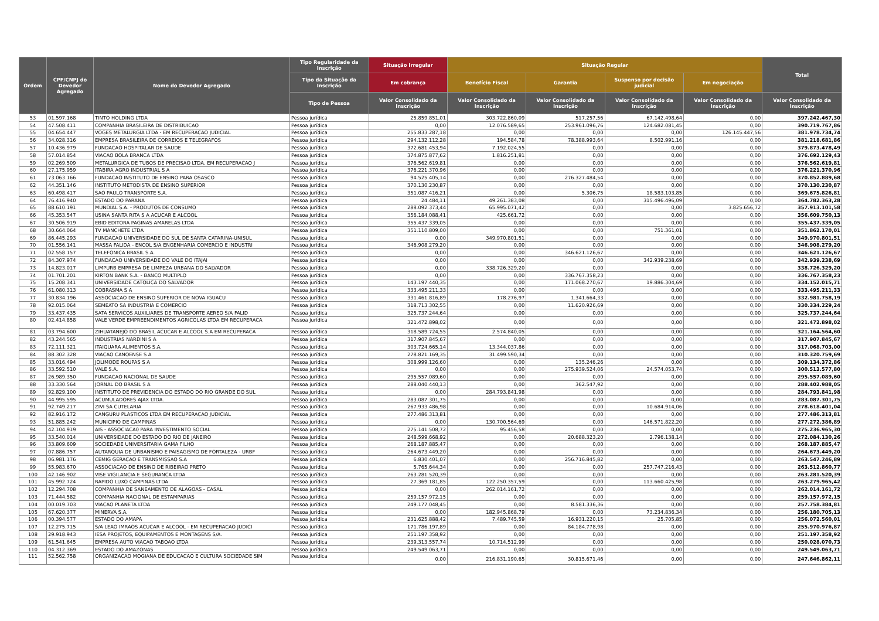| Ordem | CPF/CNPJ do Devedor Agregado | Nome do Devedor Agregado | Tipo Regularidade da Inscrição | Situação Irregular | Situação Regular | | | | Total |
| --- | --- | --- | --- | --- | --- | --- | --- | --- | --- |
| | | | Tipo da Situação da Inscrição | Em cobrança | Benefício Fiscal | Garantia | Suspenso por decisão judicial | Em negociação | |
| | | | Tipo de Pessoa | Valor Consolidado da Inscrição | Valor Consolidado da Inscrição | Valor Consolidado da Inscrição | Valor Consolidado da Inscrição | Valor Consolidado da Inscrição | Valor Consolidado da Inscrição |
| 53 | 01.597.168 | TINTO HOLDING LTDA | Pessoa jurídica | 25.859.851,01 | 303.722.860,09 | 517.257,56 | 67.142.498,64 | 0,00 | 397.242.467,30 |
| 54 | 47.508.411 | COMPANHIA BRASILEIRA DE DISTRIBUICAO | Pessoa jurídica | 0,00 | 12.076.589,65 | 253.961.096,76 | 124.682.081,45 | 0,00 | 390.719.767,86 |
| 55 | 04.654.447 | VOGES METALURGIA LTDA - EM RECUPERACAO JUDICIAL | Pessoa jurídica | 255.833.287,18 | 0,00 | 0,00 | 0,00 | 126.145.447,56 | 381.978.734,74 |
| 56 | 34.028.316 | EMPRESA BRASILEIRA DE CORREIOS E TELEGRAFOS | Pessoa jurídica | 294.132.112,28 | 194.584,78 | 78.388.993,64 | 8.502.991,16 | 0,00 | 381.218.681,86 |
| 57 | 10.436.979 | FUNDACAO HOSPITALAR DE SAUDE | Pessoa jurídica | 372.681.453,94 | 7.192.024,55 | 0,00 | 0,00 | 0,00 | 379.873.478,49 |
| 58 | 57.014.854 | VIACAO BOLA BRANCA LTDA | Pessoa jurídica | 374.875.877,62 | 1.816.251,81 | 0,00 | 0,00 | 0,00 | 376.692.129,43 |
| 59 | 02.269.509 | METALURGICA DE TUBOS DE PRECISAO LTDA. EM RECUPERACAO J | Pessoa jurídica | 376.562.619,81 | 0,00 | 0,00 | 0,00 | 0,00 | 376.562.619,81 |
| 60 | 27.175.959 | ITABIRA AGRO INDUSTRIAL S A | Pessoa jurídica | 376.221.370,96 | 0,00 | 0,00 | 0,00 | 0,00 | 376.221.370,96 |
| 61 | 73.063.166 | FUNDACAO INSTITUTO DE ENSINO PARA OSASCO | Pessoa jurídica | 94.525.405,14 | 0,00 | 276.327.484,54 | 0,00 | 0,00 | 370.852.889,68 |
| 62 | 44.351.146 | INSTITUTO METODISTA DE ENSINO SUPERIOR | Pessoa jurídica | 370.130.230,87 | 0,00 | 0,00 | 0,00 | 0,00 | 370.130.230,87 |
| 63 | 60.498.417 | SAO PAULO TRANSPORTE S.A. | Pessoa jurídica | 351.087.416,21 | 0,00 | 5.306,75 | 18.583.103,85 | 0,00 | 369.675.826,81 |
| 64 | 76.416.940 | ESTADO DO PARANA | Pessoa jurídica | 24.484,11 | 49.261.383,08 | 0,00 | 315.496.496,09 | 0,00 | 364.782.363,28 |
| 65 | 88.610.191 | MUNDIAL S.A. - PRODUTOS DE CONSUMO | Pessoa jurídica | 288.092.373,44 | 65.995.071,42 | 0,00 | 0,00 | 3.825.656,72 | 357.913.101,58 |
| 66 | 45.353.547 | USINA SANTA RITA S A ACUCAR E ALCOOL | Pessoa jurídica | 356.184.088,41 | 425.661,72 | 0,00 | 0,00 | 0,00 | 356.609.750,13 |
| 67 | 30.506.919 | EBID EDITORA PAGINAS AMARELAS LTDA | Pessoa jurídica | 355.437.339,05 | 0,00 | 0,00 | 0,00 | 0,00 | 355.437.339,05 |
| 68 | 30.664.064 | TV MANCHETE LTDA | Pessoa jurídica | 351.110.809,00 | 0,00 | 0,00 | 751.361,01 | 0,00 | 351.862.170,01 |
| 69 | 86.445.293 | FUNDACAO UNIVERSIDADE DO SUL DE SANTA CATARINA-UNISUL | Pessoa jurídica | 0,00 | 349.970.801,51 | 0,00 | 0,00 | 0,00 | 349.970.801,51 |
| 70 | 01.556.141 | MASSA FALIDA - ENCOL S/A ENGENHARIA COMERCIO E INDUSTRI | Pessoa jurídica | 346.908.279,20 | 0,00 | 0,00 | 0,00 | 0,00 | 346.908.279,20 |
| 71 | 02.558.157 | TELEFONICA BRASIL S.A. | Pessoa jurídica | 0,00 | 0,00 | 346.621.126,67 | 0,00 | 0,00 | 346.621.126,67 |
| 72 | 84.307.974 | FUNDACAO UNIVERSIDADE DO VALE DO ITAJAI | Pessoa jurídica | 0,00 | 0,00 | 0,00 | 342.939.238,69 | 0,00 | 342.939.238,69 |
| 73 | 14.823.017 | LIMPURB EMPRESA DE LIMPEZA URBANA DO SALVADOR | Pessoa jurídica | 0,00 | 338.726.329,20 | 0,00 | 0,00 | 0,00 | 338.726.329,20 |
| 74 | 01.701.201 | KIRTON BANK S.A. - BANCO MULTIPLO | Pessoa jurídica | 0,00 | 0,00 | 336.767.358,23 | 0,00 | 0,00 | 336.767.358,23 |
| 75 | 15.208.341 | UNIVERSIDADE CATOLICA DO SALVADOR | Pessoa jurídica | 143.197.440,35 | 0,00 | 171.068.270,67 | 19.886.304,69 | 0,00 | 334.152.015,71 |
| 76 | 61.080.313 | COBRASMA S A | Pessoa jurídica | 333.495.211,33 | 0,00 | 0,00 | 0,00 | 0,00 | 333.495.211,33 |
| 77 | 30.834.196 | ASSOCIACAO DE ENSINO SUPERIOR DE NOVA IGUACU | Pessoa jurídica | 331.461.816,89 | 178.276,97 | 1.341.664,33 | 0,00 | 0,00 | 332.981.758,19 |
| 78 | 92.015.064 | SEMEATO SA INDUSTRIA E COMERCIO | Pessoa jurídica | 318.713.302,55 | 0,00 | 11.620.926,69 | 0,00 | 0,00 | 330.334.229,24 |
| 79 | 33.437.435 | SATA SERVICOS AUXILIARES DE TRANSPORTE AEREO S/A FALID | Pessoa jurídica | 325.737.244,64 | 0,00 | 0,00 | 0,00 | 0,00 | 325.737.244,64 |
| 80 | 02.414.858 | VALE VERDE EMPREENDIMENTOS AGRICOLAS LTDA EM RECUPERACA | Pessoa jurídica | 321.472.898,02 | 0,00 | 0,00 | 0,00 | 0,00 | 321.472.898,02 |
| 81 | 03.794.600 | ZIHUATANEJO DO BRASIL ACUCAR E ALCOOL S.A EM RECUPERACA | Pessoa jurídica | 318.589.724,55 | 2.574.840,05 | 0,00 | 0,00 | 0,00 | 321.164.564,60 |
| 82 | 43.244.565 | INDUSTRIAS NARDINI S A | Pessoa jurídica | 317.907.845,67 | 0,00 | 0,00 | 0,00 | 0,00 | 317.907.845,67 |
| 83 | 72.111.321 | ITAIQUARA ALIMENTOS S.A. | Pessoa jurídica | 303.724.665,14 | 13.344.037,86 | 0,00 | 0,00 | 0,00 | 317.068.703,00 |
| 84 | 88.302.328 | VIACAO CANOENSE S A | Pessoa jurídica | 278.821.169,35 | 31.499.590,34 | 0,00 | 0,00 | 0,00 | 310.320.759,69 |
| 85 | 33.016.494 | JOLIMODE ROUPAS S A | Pessoa jurídica | 308.999.126,60 | 0,00 | 135.246,26 | 0,00 | 0,00 | 309.134.372,86 |
| 86 | 33.592.510 | VALE S.A. | Pessoa jurídica | 0,00 | 0,00 | 275.939.524,06 | 24.574.053,74 | 0,00 | 300.513.577,80 |
| 87 | 26.989.350 | FUNDACAO NACIONAL DE SAUDE | Pessoa jurídica | 295.557.089,60 | 0,00 | 0,00 | 0,00 | 0,00 | 295.557.089,60 |
| 88 | 33.330.564 | JORNAL DO BRASIL S A | Pessoa jurídica | 288.040.440,13 | 0,00 | 362.547,92 | 0,00 | 0,00 | 288.402.988,05 |
| 89 | 92.829.100 | INSTITUTO DE PREVIDENCIA DO ESTADO DO RIO GRANDE DO SUL | Pessoa jurídica | 0,00 | 284.793.841,98 | 0,00 | 0,00 | 0,00 | 284.793.841,98 |
| 90 | 44.995.595 | ACUMULADORES AJAX LTDA. | Pessoa jurídica | 283.087.301,75 | 0,00 | 0,00 | 0,00 | 0,00 | 283.087.301,75 |
| 91 | 92.749.217 | ZIVI SA CUTELARIA | Pessoa jurídica | 267.933.486,98 | 0,00 | 0,00 | 10.684.914,06 | 0,00 | 278.618.401,04 |
| 92 | 82.916.172 | CANGURU PLASTICOS LTDA EM RECUPERACAO JUDICIAL | Pessoa jurídica | 277.486.313,81 | 0,00 | 0,00 | 0,00 | 0,00 | 277.486.313,81 |
| 93 | 51.885.242 | MUNICIPIO DE CAMPINAS | Pessoa jurídica | 0,00 | 130.700.564,69 | 0,00 | 146.571.822,20 | 0,00 | 277.272.386,89 |
| 94 | 42.104.919 | AIS - ASSOCIACA0 PARA INVESTIMENTO SOCIAL | Pessoa jurídica | 275.141.508,72 | 95.456,58 | 0,00 | 0,00 | 0,00 | 275.236.965,30 |
| 95 | 33.540.014 | UNIVERSIDADE DO ESTADO DO RIO DE JANEIRO | Pessoa jurídica | 248.599.668,92 | 0,00 | 20.688.323,20 | 2.796.138,14 | 0,00 | 272.084.130,26 |
| 96 | 33.809.609 | SOCIEDADE UNIVERSITARIA GAMA FILHO | Pessoa jurídica | 268.187.885,47 | 0,00 | 0,00 | 0,00 | 0,00 | 268.187.885,47 |
| 97 | 07.886.757 | AUTARQUIA DE URBANISMO E PAISAGISMO DE FORTALEZA - URBF | Pessoa jurídica | 264.673.449,20 | 0,00 | 0,00 | 0,00 | 0,00 | 264.673.449,20 |
| 98 | 06.981.176 | CEMIG GERACAO E TRANSMISSAO S.A | Pessoa jurídica | 6.830.401,07 | 0,00 | 256.716.845,82 | 0,00 | 0,00 | 263.547.246,89 |
| 99 | 55.983.670 | ASSOCIACAO DE ENSINO DE RIBEIRAO PRETO | Pessoa jurídica | 5.765.644,34 | 0,00 | 0,00 | 257.747.216,43 | 0,00 | 263.512.860,77 |
| 100 | 42.146.902 | VISE VIGILANCIA E SEGURANCA LTDA | Pessoa jurídica | 263.281.520,39 | 0,00 | 0,00 | 0,00 | 0,00 | 263.281.520,39 |
| 101 | 45.992.724 | RAPIDO LUXO CAMPINAS LTDA | Pessoa jurídica | 27.369.181,85 | 122.250.357,59 | 0,00 | 113.660.425,98 | 0,00 | 263.279.965,42 |
| 102 | 12.294.708 | COMPANHIA DE SANEAMENTO DE ALAGOAS - CASAL | Pessoa jurídica | 0,00 | 262.014.161,72 | 0,00 | 0,00 | 0,00 | 262.014.161,72 |
| 103 | 71.444.582 | COMPANHIA NACIONAL DE ESTAMPARIAS | Pessoa jurídica | 259.157.972,15 | 0,00 | 0,00 | 0,00 | 0,00 | 259.157.972,15 |
| 104 | 00.019.703 | VIACAO PLANETA LTDA | Pessoa jurídica | 249.177.048,45 | 0,00 | 8.581.336,36 | 0,00 | 0,00 | 257.758.384,81 |
| 105 | 67.620.377 | MINERVA S.A. | Pessoa jurídica | 0,00 | 182.945.868,79 | 0,00 | 73.234.836,34 | 0,00 | 256.180.705,13 |
| 106 | 00.394.577 | ESTADO DO AMAPA | Pessoa jurídica | 231.625.888,42 | 7.489.745,59 | 16.931.220,15 | 25.705,85 | 0,00 | 256.072.560,01 |
| 107 | 12.275.715 | S/A LEAO IMRAOS ACUCAR E ALCOOL - EM RECUPERACAO JUDICI | Pessoa jurídica | 171.786.197,89 | 0,00 | 84.184.778,98 | 0,00 | 0,00 | 255.970.976,87 |
| 108 | 29.918.943 | IESA PROJETOS, EQUIPAMENTOS E MONTAGENS S/A. | Pessoa jurídica | 251.197.358,92 | 0,00 | 0,00 | 0,00 | 0,00 | 251.197.358,92 |
| 109 | 61.541.645 | EMPRESA AUTO VIACAO TABOAO LTDA | Pessoa jurídica | 239.313.557,74 | 10.714.512,99 | 0,00 | 0,00 | 0,00 | 250.028.070,73 |
| 110 | 04.312.369 | ESTADO DO AMAZONAS | Pessoa jurídica | 249.549.063,71 | 0,00 | 0,00 | 0,00 | 0,00 | 249.549.063,71 |
| 111 | 52.562.758 | ORGANIZACAO MOGIANA DE EDUCACAO E CULTURA SOCIEDADE SIM | Pessoa jurídica | 0,00 | 216.831.190,65 | 30.815.671,46 | 0,00 | 0,00 | 247.646.862,11 |